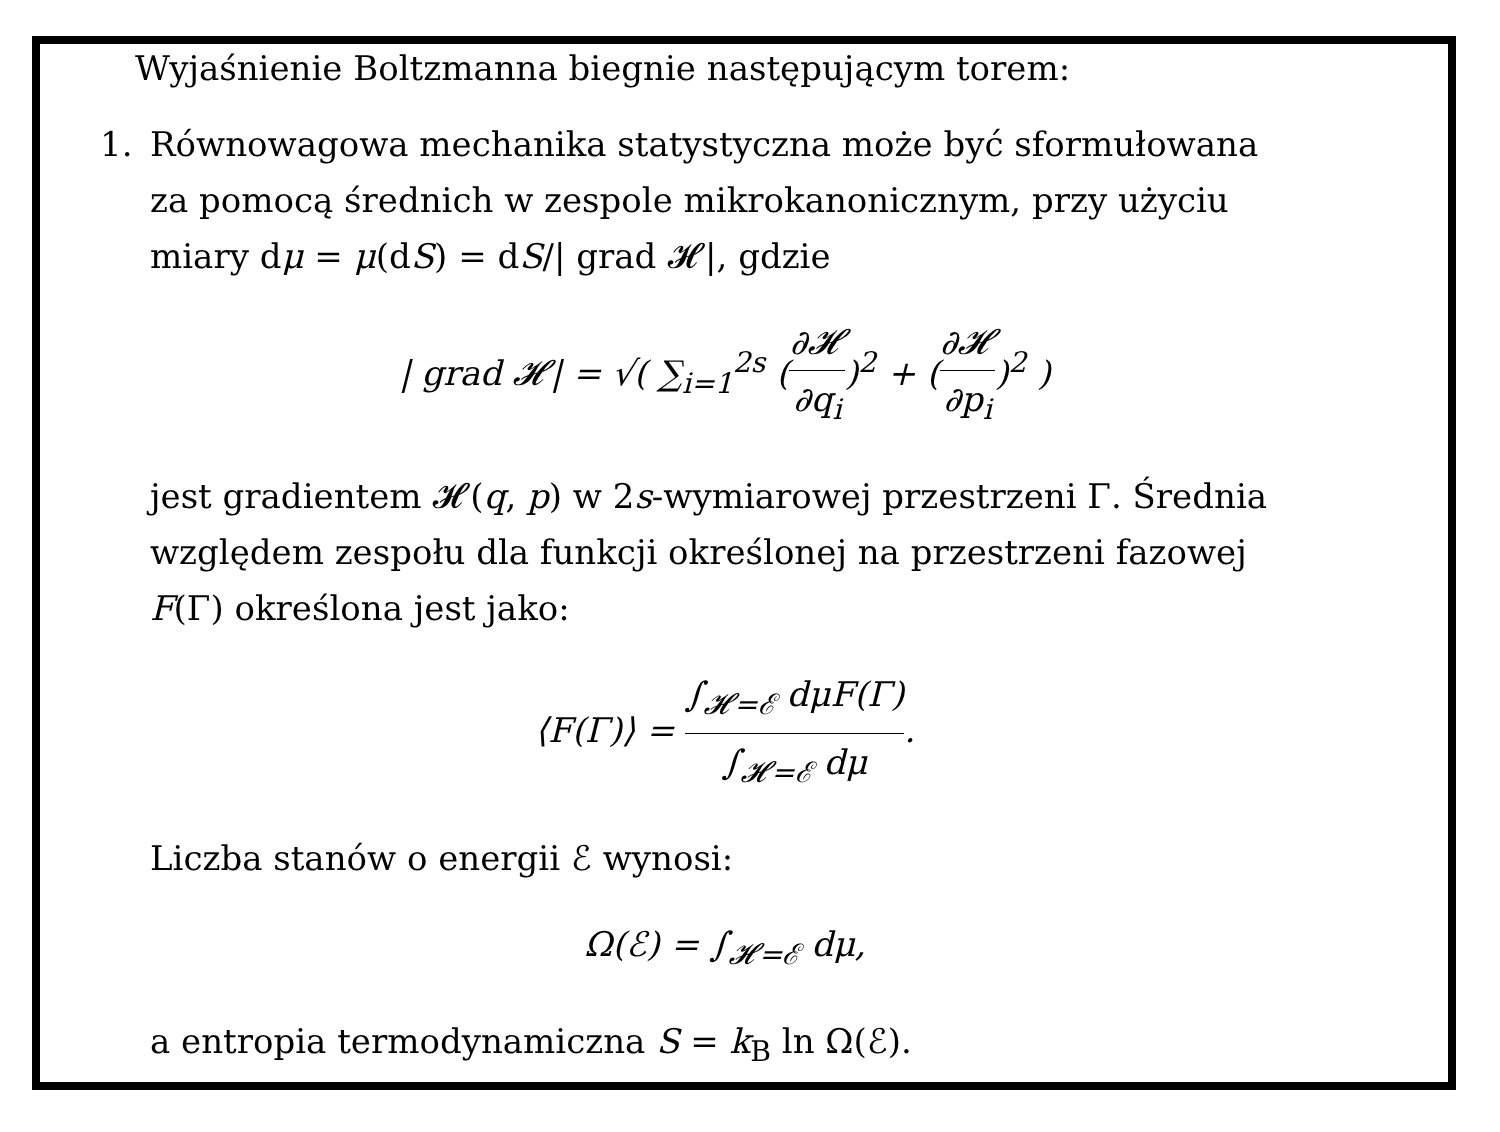Wyjaśnienie Boltzmanna biegnie następującym torem:
1. Równowagowa mechanika statystyczna może być sformułowana za pomocą średnich w zespole mikrokanonicznym, przy użyciu miary dμ = μ(dS) = dS/| grad 𝓗|, gdzie
| grad 𝓗| = √( ∑<sub>i=1</sub><sup>2s</sup> (∂𝓗 ∂q<sub>i</sub>)<sup>2</sup> + (∂𝓗 ∂p<sub>i</sub>)<sup>2</sup> )
jest gradientem 𝓗(q, p) w 2s-wymiarowej przestrzeni Γ. Średnia względem zespołu dla funkcji określonej na przestrzeni fazowej F(Γ) określona jest jako:
⟨F(Γ)⟩ = ∫<sub>𝓗=ℰ</sub> dμF(Γ) ∫<sub>𝓗=ℰ</sub> dμ.
Liczba stanów o energii ℰ wynosi:
Ω(ℰ) = ∫<sub>𝓗=ℰ</sub> dμ,
a entropia termodynamiczna S = k<sub>B</sub> ln Ω(ℰ).